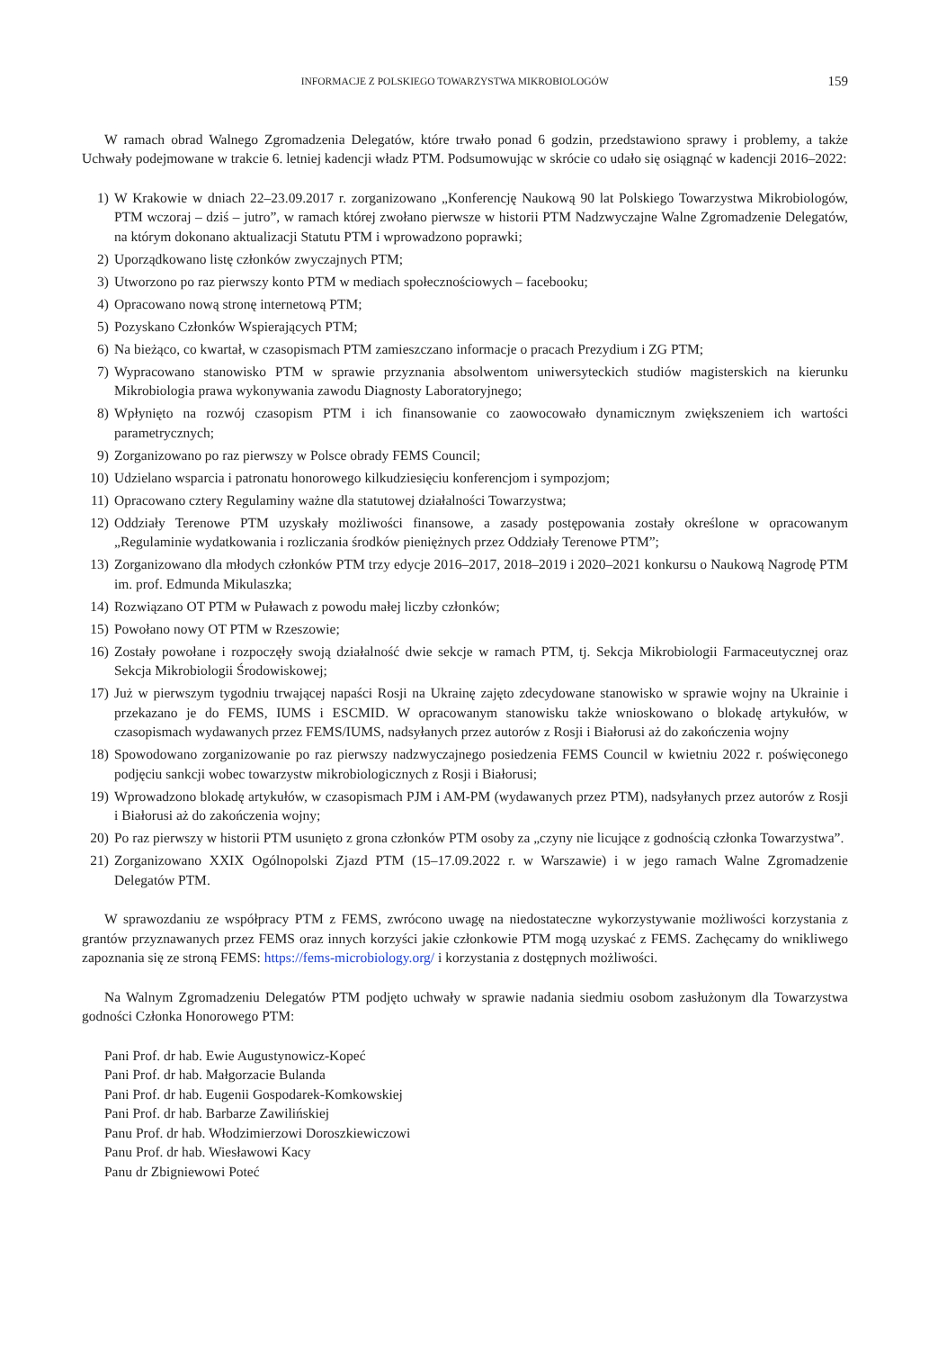INFORMACJE Z POLSKIEGO TOWARZYSTWA MIKROBIOLOGÓW 159
W ramach obrad Walnego Zgromadzenia Delegatów, które trwało ponad 6 godzin, przedstawiono sprawy i problemy, a także Uchwały podejmowane w trakcie 6. letniej kadencji władz PTM. Podsumowując w skrócie co udało się osiągnąć w kadencji 2016–2022:
1) W Krakowie w dniach 22–23.09.2017 r. zorganizowano „Konferencję Naukową 90 lat Polskiego Towarzystwa Mikrobiologów, PTM wczoraj – dziś – jutro”, w ramach której zwołano pierwsze w historii PTM Nadzwyczajne Walne Zgromadzenie Delegatów, na którym dokonano aktualizacji Statutu PTM i wprowadzono poprawki;
2) Uporządkowano listę członków zwyczajnych PTM;
3) Utworzono po raz pierwszy konto PTM w mediach społecznościowych – facebooku;
4) Opracowano nową stronę internetową PTM;
5) Pozyskano Członków Wspierających PTM;
6) Na bieżąco, co kwartał, w czasopismach PTM zamieszczano informacje o pracach Prezydium i ZG PTM;
7) Wypracowano stanowisko PTM w sprawie przyznania absolwentom uniwersyteckich studiów magisterskich na kierunku Mikrobiologia prawa wykonywania zawodu Diagnosty Laboratoryjnego;
8) Wpłynięto na rozwój czasopism PTM i ich finansowanie co zaowocowało dynamicznym zwiększeniem ich wartości parametrycznych;
9) Zorganizowano po raz pierwszy w Polsce obrady FEMS Council;
10) Udzielano wsparcia i patronatu honorowego kilkudziesięciu konferencjom i sympozjom;
11) Opracowano cztery Regulaminy ważne dla statutowej działalności Towarzystwa;
12) Oddziały Terenowe PTM uzyskały możliwości finansowe, a zasady postępowania zostały określone w opracowanym „Regulaminie wydatkowania i rozliczania środków pieniężnych przez Oddziały Terenowe PTM”;
13) Zorganizowano dla młodych członków PTM trzy edycje 2016–2017, 2018–2019 i 2020–2021 konkursu o Naukową Nagrodę PTM im. prof. Edmunda Mikulaszka;
14) Rozwiązano OT PTM w Puławach z powodu małej liczby członków;
15) Powołano nowy OT PTM w Rzeszowie;
16) Zostały powołane i rozpoczęły swoją działalność dwie sekcje w ramach PTM, tj. Sekcja Mikrobiologii Farmaceutycznej oraz Sekcja Mikrobiologii Środowiskowej;
17) Już w pierwszym tygodniu trwającej napaści Rosji na Ukrainę zajęto zdecydowane stanowisko w sprawie wojny na Ukrainie i przekazano je do FEMS, IUMS i ESCMID. W opracowanym stanowisku także wnioskowano o blokadę artykułów, w czasopismach wydawanych przez FEMS/IUMS, nadsyłanych przez autorów z Rosji i Białorusi aż do zakończenia wojny
18) Spowodowano zorganizowanie po raz pierwszy nadzwyczajnego posiedzenia FEMS Council w kwietniu 2022 r. poświęconego podjęciu sankcji wobec towarzystw mikrobiologicznych z Rosji i Białorusi;
19) Wprowadzono blokadę artykułów, w czasopismach PJM i AM-PM (wydawanych przez PTM), nadsyłanych przez autorów z Rosji i Białorusi aż do zakończenia wojny;
20) Po raz pierwszy w historii PTM usunięto z grona członków PTM osoby za „czyny nie licujące z godnością członka Towarzystwa”.
21) Zorganizowano XXIX Ogólnopolski Zjazd PTM (15–17.09.2022 r. w Warszawie) i w jego ramach Walne Zgromadzenie Delegatów PTM.
W sprawozdaniu ze współpracy PTM z FEMS, zwrócono uwagę na niedostateczne wykorzystywanie możliwości korzystania z grantów przyznawanych przez FEMS oraz innych korzyści jakie członkowie PTM mogą uzyskać z FEMS. Zachęcamy do wnikliwego zapoznania się ze stroną FEMS: https://fems-microbiology.org/ i korzystania z dostępnych możliwości.
Na Walnym Zgromadzeniu Delegatów PTM podjęto uchwały w sprawie nadania siedmiu osobom zasłużonym dla Towarzystwa godności Członka Honorowego PTM:
Pani Prof. dr hab. Ewie Augustynowicz-Kopeć
Pani Prof. dr hab. Małgorzacie Bulanda
Pani Prof. dr hab. Eugenii Gospodarek-Komkowskiej
Pani Prof. dr hab. Barbarze Zawilińskiej
Panu Prof. dr hab. Włodzimierzowi Doroszkiewiczowi
Panu Prof. dr hab. Wiesławowi Kacy
Panu dr Zbigniewowi Poteć